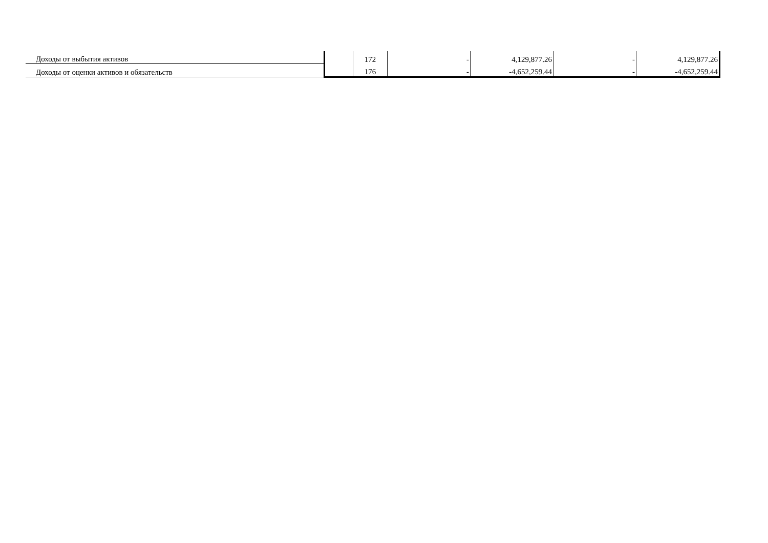| Доходы от выбытия активов | | 172 | - | 4,129,877.26 | - | 4,129,877.26 |
| Доходы от оценки активов и обязательств | | 176 | - | -4,652,259.44 | - | -4,652,259.44 |